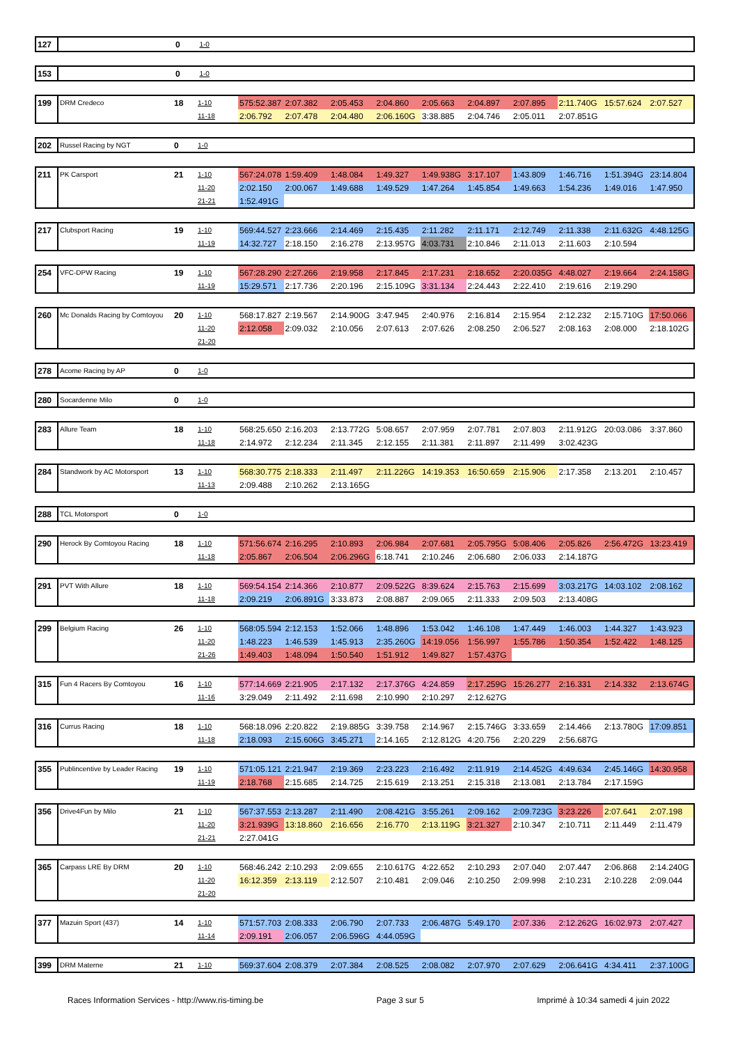| 127 | | 0 | 1-0 | |
| 153 | | 0 | 1-0 | |
| 199 | DRM Credeco | 18 | 1-10 | 575:52.387 | 2:07.382 | 2:05.453 | 2:04.860 | 2:05.663 | 2:04.897 | 2:07.895 | 2:11.740G | 15:57.624 | 2:07.527 |
| | | | 11-18 | 2:06.792 | 2:07.478 | 2:04.480 | 2:06.160G | 3:38.885 | 2:04.746 | 2:05.011 | 2:07.851G | | |
| 202 | Russel Racing by NGT | 0 | 1-0 | |
| 211 | PK Carsport | 21 | 1-10 | 567:24.078 | 1:59.409 | 1:48.084 | 1:49.327 | 1:49.938G | 3:17.107 | 1:43.809 | 1:46.716 | 1:51.394G | 23:14.804 |
| | | | 11-20 | 2:02.150 | 2:00.067 | 1:49.688 | 1:49.529 | 1:47.264 | 1:45.854 | 1:49.663 | 1:54.236 | 1:49.016 | 1:47.950 |
| | | | 21-21 | 1:52.491G | | | | | | | | | |
| 217 | Clubsport Racing | 19 | 1-10 | 569:44.527 | 2:23.666 | 2:14.469 | 2:15.435 | 2:11.282 | 2:11.171 | 2:12.749 | 2:11.338 | 2:11.632G | 4:48.125G |
| | | | 11-19 | 14:32.727 | 2:18.150 | 2:16.278 | 2:13.957G | 4:03.731 | 2:10.846 | 2:11.013 | 2:11.603 | 2:10.594 | |
| 254 | VFC-DPW Racing | 19 | 1-10 | 567:28.290 | 2:27.266 | 2:19.958 | 2:17.845 | 2:17.231 | 2:18.652 | 2:20.035G | 4:48.027 | 2:19.664 | 2:24.158G |
| | | | 11-19 | 15:29.571 | 2:17.736 | 2:20.196 | 2:15.109G | 3:31.134 | 2:24.443 | 2:22.410 | 2:19.616 | 2:19.290 | |
| 260 | Mc Donalds Racing by Comtoyou | 20 | 1-10 | 568:17.827 | 2:19.567 | 2:14.900G | 3:47.945 | 2:40.976 | 2:16.814 | 2:15.954 | 2:12.232 | 2:15.710G | 17:50.066 |
| | | | 11-20 | 2:12.058 | 2:09.032 | 2:10.056 | 2:07.613 | 2:07.626 | 2:08.250 | 2:06.527 | 2:08.163 | 2:08.000 | 2:18.102G |
| | | | 21-20 | | | | | | | | | | |
| 278 | Acome Racing by AP | 0 | 1-0 | |
| 280 | Socardenne Milo | 0 | 1-0 | |
| 283 | Allure Team | 18 | 1-10 | 568:25.650 | 2:16.203 | 2:13.772G | 5:08.657 | 2:07.959 | 2:07.781 | 2:07.803 | 2:11.912G | 20:03.086 | 3:37.860 |
| | | | 11-18 | 2:14.972 | 2:12.234 | 2:11.345 | 2:12.155 | 2:11.381 | 2:11.897 | 2:11.499 | 3:02.423G | | |
| 284 | Standwork by AC Motorsport | 13 | 1-10 | 568:30.775 | 2:18.333 | 2:11.497 | 2:11.226G | 14:19.353 | 16:50.659 | 2:15.906 | 2:17.358 | 2:13.201 | 2:10.457 |
| | | | 11-13 | 2:09.488 | 2:10.262 | 2:13.165G | | | | | | | |
| 288 | TCL Motorsport | 0 | 1-0 | |
| 290 | Herock By Comtoyou Racing | 18 | 1-10 | 571:56.674 | 2:16.295 | 2:10.893 | 2:06.984 | 2:07.681 | 2:05.795G | 5:08.406 | 2:05.826 | 2:56.472G | 13:23.419 |
| | | | 11-18 | 2:05.867 | 2:06.504 | 2:06.296G | 6:18.741 | 2:10.246 | 2:06.680 | 2:06.033 | 2:14.187G | | |
| 291 | PVT With Allure | 18 | 1-10 | 569:54.154 | 2:14.366 | 2:10.877 | 2:09.522G | 8:39.624 | 2:15.763 | 2:15.699 | 3:03.217G | 14:03.102 | 2:08.162 |
| | | | 11-18 | 2:09.219 | 2:06.891G | 3:33.873 | 2:08.887 | 2:09.065 | 2:11.333 | 2:09.503 | 2:13.408G | | |
| 299 | Belgium Racing | 26 | 1-10 | 568:05.594 | 2:12.153 | 1:52.066 | 1:48.896 | 1:53.042 | 1:46.108 | 1:47.449 | 1:46.003 | 1:44.327 | 1:43.923 |
| | | | 11-20 | 1:48.223 | 1:46.539 | 1:45.913 | 2:35.260G | 14:19.056 | 1:56.997 | 1:55.786 | 1:50.354 | 1:52.422 | 1:48.125 |
| | | | 21-26 | 1:49.403 | 1:48.094 | 1:50.540 | 1:51.912 | 1:49.827 | 1:57.437G | | | | |
| 315 | Fun 4 Racers By Comtoyou | 16 | 1-10 | 577:14.669 | 2:21.905 | 2:17.132 | 2:17.376G | 4:24.859 | 2:17.259G | 15:26.277 | 2:16.331 | 2:14.332 | 2:13.674G |
| | | | 11-16 | 3:29.049 | 2:11.492 | 2:11.698 | 2:10.990 | 2:10.297 | 2:12.627G | | | | |
| 316 | Currus Racing | 18 | 1-10 | 568:18.096 | 2:20.822 | 2:19.885G | 3:39.758 | 2:14.967 | 2:15.746G | 3:33.659 | 2:14.466 | 2:13.780G | 17:09.851 |
| | | | 11-18 | 2:18.093 | 2:15.606G | 3:45.271 | 2:14.165 | 2:12.812G | 4:20.756 | 2:20.229 | 2:56.687G | | |
| 355 | Publincentive by Leader Racing | 19 | 1-10 | 571:05.121 | 2:21.947 | 2:19.369 | 2:23.223 | 2:16.492 | 2:11.919 | 2:14.452G | 4:49.634 | 2:45.146G | 14:30.958 |
| | | | 11-19 | 2:18.768 | 2:15.685 | 2:14.725 | 2:15.619 | 2:13.251 | 2:15.318 | 2:13.081 | 2:13.784 | 2:17.159G | |
| 356 | Drive4Fun by Milo | 21 | 1-10 | 567:37.553 | 2:13.287 | 2:11.490 | 2:08.421G | 3:55.261 | 2:09.162 | 2:09.723G | 3:23.226 | 2:07.641 | 2:07.198 |
| | | | 11-20 | 3:21.939G | 13:18.860 | 2:16.656 | 2:16.770 | 2:13.119G | 3:21.327 | 2:10.347 | 2:10.711 | 2:11.449 | 2:11.479 |
| | | | 21-21 | 2:27.041G | | | | | | | | | |
| 365 | Carpass LRE By DRM | 20 | 1-10 | 568:46.242 | 2:10.293 | 2:09.655 | 2:10.617G | 4:22.652 | 2:10.293 | 2:07.040 | 2:07.447 | 2:06.868 | 2:14.240G |
| | | | 11-20 | 16:12.359 | 2:13.119 | 2:12.507 | 2:10.481 | 2:09.046 | 2:10.250 | 2:09.998 | 2:10.231 | 2:10.228 | 2:09.044 |
| | | | 21-20 | | | | | | | | | | |
| 377 | Mazuin Sport (437) | 14 | 1-10 | 571:57.703 | 2:08.333 | 2:06.790 | 2:07.733 | 2:06.487G | 5:49.170 | 2:07.336 | 2:12.262G | 16:02.973 | 2:07.427 |
| | | | 11-14 | 2:09.191 | 2:06.057 | 2:06.596G | 4:44.059G | | | | | | |
| 399 | DRM Materne | 21 | 1-10 | 569:37.604 | 2:08.379 | 2:07.384 | 2:08.525 | 2:08.082 | 2:07.970 | 2:07.629 | 2:06.641G | 4:34.411 | 2:37.100G |
Races Information Services - http://www.ris-timing.be Page 3 sur 5 Imprimé à 10:34 samedi 4 juin 2022